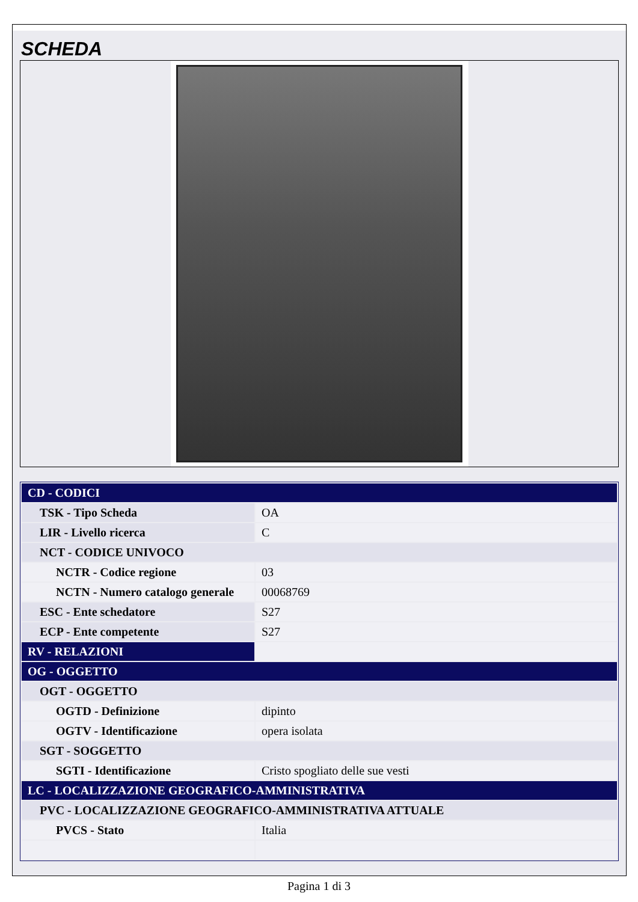SCHEDA
| CD - CODICI | |
| TSK - Tipo Scheda | OA |
| LIR - Livello ricerca | C |
| NCT - CODICE UNIVOCO | |
| NCTR - Codice regione | 03 |
| NCTN - Numero catalogo generale | 00068769 |
| ESC - Ente schedatore | S27 |
| ECP - Ente competente | S27 |
| RV - RELAZIONI | |
| OG - OGGETTO | |
| OGT - OGGETTO | |
| OGTD - Definizione | dipinto |
| OGTV - Identificazione | opera isolata |
| SGT - SOGGETTO | |
| SGTI - Identificazione | Cristo spogliato delle sue vesti |
| LC - LOCALIZZAZIONE GEOGRAFICO-AMMINISTRATIVA | |
| PVC - LOCALIZZAZIONE GEOGRAFICO-AMMINISTRATIVA ATTUALE | |
| PVCS - Stato | Italia |
Pagina 1 di 3